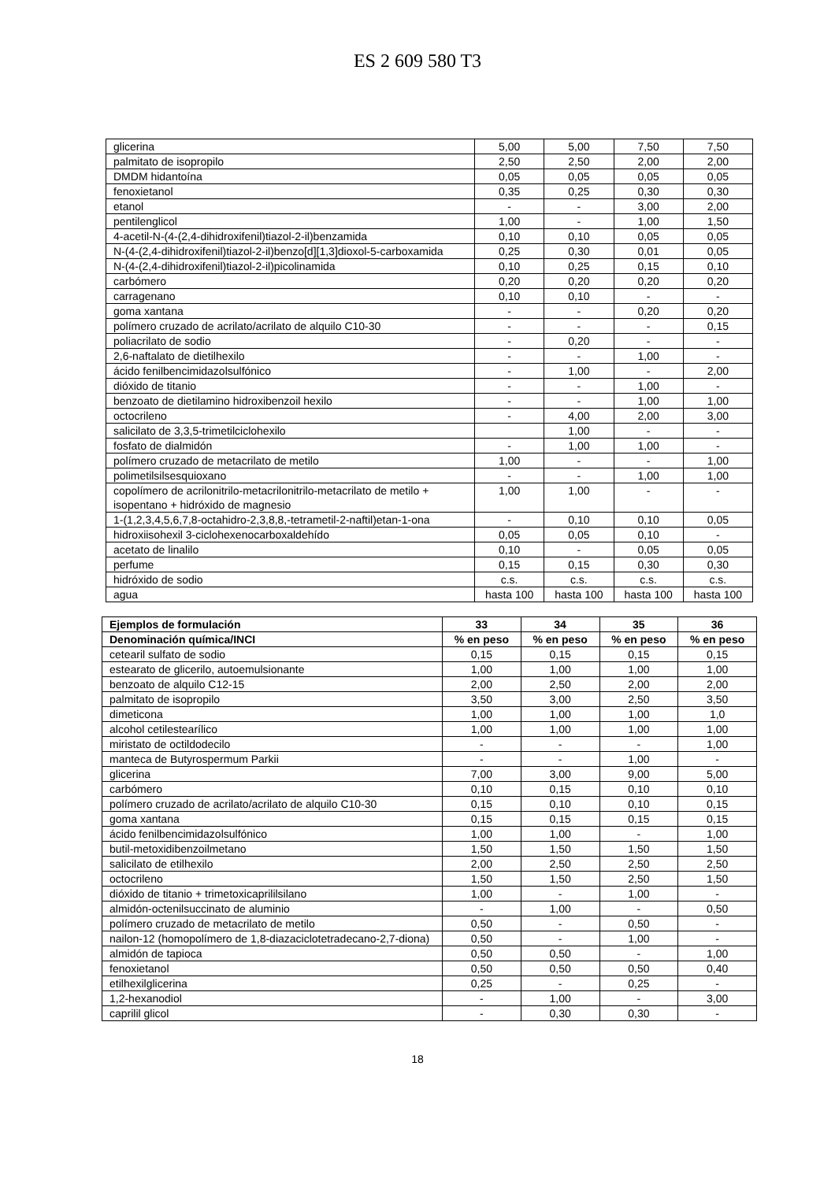ES 2 609 580 T3
| glicerina | 5,00 | 5,00 | 7,50 | 7,50 |
| palmitato de isopropilo | 2,50 | 2,50 | 2,00 | 2,00 |
| DMDM hidantoína | 0,05 | 0,05 | 0,05 | 0,05 |
| fenoxietanol | 0,35 | 0,25 | 0,30 | 0,30 |
| etanol | - | - | 3,00 | 2,00 |
| pentilenglicol | 1,00 | - | 1,00 | 1,50 |
| 4-acetil-N-(4-(2,4-dihidroxifenil)tiazol-2-il)benzamida | 0,10 | 0,10 | 0,05 | 0,05 |
| N-(4-(2,4-dihidroxifenil)tiazol-2-il)benzo[d][1,3]dioxol-5-carboxamida | 0,25 | 0,30 | 0,01 | 0,05 |
| N-(4-(2,4-dihidroxifenil)tiazol-2-il)picolinamida | 0,10 | 0,25 | 0,15 | 0,10 |
| carbómero | 0,20 | 0,20 | 0,20 | 0,20 |
| carragenano | 0,10 | 0,10 | - | - |
| goma xantana | - | - | 0,20 | 0,20 |
| polímero cruzado de acrilato/acrilato de alquilo C10-30 | - | - | - | 0,15 |
| poliacrilato de sodio | - | 0,20 | - | - |
| 2,6-naftalato de dietilhexilo | - | - | 1,00 | - |
| ácido fenilbencimidazolsulfónico | - | 1,00 | - | 2,00 |
| dióxido de titanio | - | - | 1,00 | - |
| benzoato de dietilamino hidroxibenzoil hexilo | - | - | 1,00 | 1,00 |
| octocrileno | - | 4,00 | 2,00 | 3,00 |
| salicilato de 3,3,5-trimetilciclohexilo | | 1,00 | - | - |
| fosfato de dialmidón | - | 1,00 | 1,00 | - |
| polímero cruzado de metacrilato de metilo | 1,00 | - | - | 1,00 |
| polimetilsilsesquioxano | - | - | 1,00 | 1,00 |
| copolímero de acrilonitrilo-metacrilonitrilo-metacrilato de metilo + isopentano + hidróxido de magnesio | 1,00 | 1,00 | - | - |
| 1-(1,2,3,4,5,6,7,8-octahidro-2,3,8,8,-tetrametil-2-naftil)etan-1-ona | - | 0,10 | 0,10 | 0,05 |
| hidroxiisohexil 3-ciclohexenocarboxaldehído | 0,05 | 0,05 | 0,10 | - |
| acetato de linalilo | 0,10 | - | 0,05 | 0,05 |
| perfume | 0,15 | 0,15 | 0,30 | 0,30 |
| hidróxido de sodio | c.s. | c.s. | c.s. | c.s. |
| agua | hasta 100 | hasta 100 | hasta 100 | hasta 100 |
| Ejemplos de formulación | 33 | 34 | 35 | 36 |
| --- | --- | --- | --- | --- |
| Denominación química/INCI | % en peso | % en peso | % en peso | % en peso |
| cetearil sulfato de sodio | 0,15 | 0,15 | 0,15 | 0,15 |
| estearato de glicerilo, autoemulsionante | 1,00 | 1,00 | 1,00 | 1,00 |
| benzoato de alquilo C12-15 | 2,00 | 2,50 | 2,00 | 2,00 |
| palmitato de isopropilo | 3,50 | 3,00 | 2,50 | 3,50 |
| dimeticona | 1,00 | 1,00 | 1,00 | 1,0 |
| alcohol cetilestearílico | 1,00 | 1,00 | 1,00 | 1,00 |
| miristato de octildodecilo | - | - | - | 1,00 |
| manteca de Butyrospermum Parkii | - | - | 1,00 | - |
| glicerina | 7,00 | 3,00 | 9,00 | 5,00 |
| carbómero | 0,10 | 0,15 | 0,10 | 0,10 |
| polímero cruzado de acrilato/acrilato de alquilo C10-30 | 0,15 | 0,10 | 0,10 | 0,15 |
| goma xantana | 0,15 | 0,15 | 0,15 | 0,15 |
| ácido fenilbencimidazolsulfónico | 1,00 | 1,00 | - | 1,00 |
| butil-metoxidibenzoilmetano | 1,50 | 1,50 | 1,50 | 1,50 |
| salicilato de etilhexilo | 2,00 | 2,50 | 2,50 | 2,50 |
| octocrileno | 1,50 | 1,50 | 2,50 | 1,50 |
| dióxido de titanio + trimetoxicaprililsilano | 1,00 | - | 1,00 | - |
| almidón-octenilsuccinato de aluminio | - | 1,00 | - | 0,50 |
| polímero cruzado de metacrilato de metilo | 0,50 | - | 0,50 | - |
| nailon-12 (homopolímero de 1,8-diazaciclotetradecano-2,7-diona) | 0,50 | - | 1,00 | - |
| almidón de tapioca | 0,50 | 0,50 | - | 1,00 |
| fenoxietanol | 0,50 | 0,50 | 0,50 | 0,40 |
| etilhexilglicerina | 0,25 | - | 0,25 | - |
| 1,2-hexanodiol | - | 1,00 | - | 3,00 |
| caprilil glicol | - | 0,30 | 0,30 | - |
18